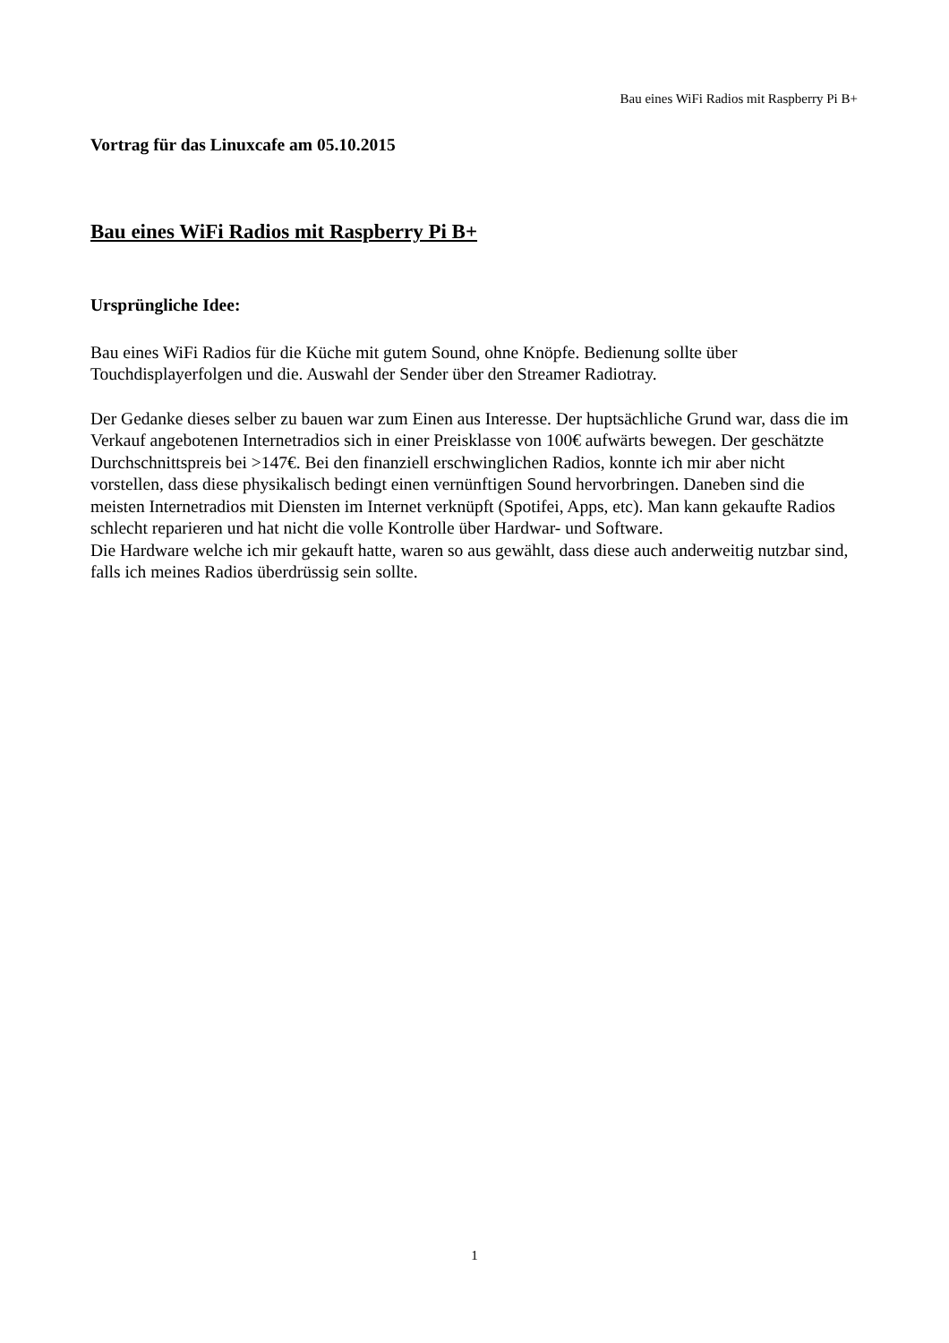Bau eines WiFi Radios mit Raspberry Pi B+
Vortrag für das Linuxcafe am 05.10.2015
Bau eines WiFi Radios mit Raspberry Pi B+
Ursprüngliche Idee:
Bau eines WiFi Radios für die Küche mit gutem Sound, ohne Knöpfe. Bedienung sollte über Touchdisplayerfolgen und die. Auswahl der Sender über den Streamer Radiotray.
Der Gedanke dieses selber zu bauen war zum Einen aus Interesse. Der huptsächliche Grund war, dass die im Verkauf angebotenen Internetradios sich in einer Preisklasse von 100€ aufwärts bewegen. Der geschätzte Durchschnittspreis bei >147€. Bei den finanziell erschwinglichen Radios, konnte ich mir aber nicht vorstellen, dass diese physikalisch bedingt einen vernünftigen Sound hervorbringen. Daneben sind die meisten Internetradios mit Diensten im Internet verknüpft (Spotifei, Apps, etc). Man kann gekaufte Radios schlecht reparieren und hat nicht die volle Kontrolle über Hardwar- und Software.
Die Hardware welche ich mir gekauft hatte, waren so aus gewählt, dass diese auch anderweitig nutzbar sind, falls ich meines Radios überdrüssig sein sollte.
1